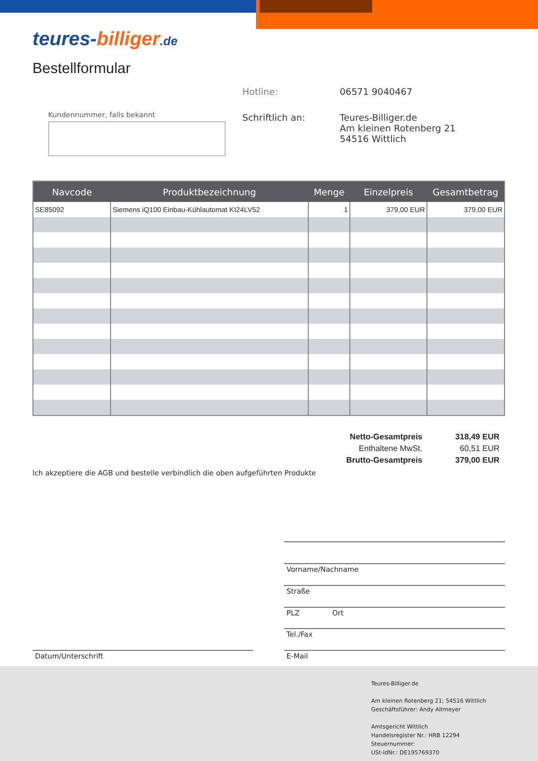teures-billiger.de
Bestellformular
Kundennummer, falls bekannt
Hotline: 06571 9040467
Schriftlich an: Teures-Billiger.de
Am kleinen Rotenberg 21
54516 Wittlich
| Navcode | Produktbezeichnung | Menge | Einzelpreis | Gesamtbetrag |
| --- | --- | --- | --- | --- |
| SE85092 | Siemens iQ100 Einbau-Kühlautomat KI24LV52 | 1 | 379,00 EUR | 379,00 EUR |
Netto-Gesamtpreis 318,49 EUR
Enthaltene MwSt. 60,51 EUR
Brutto-Gesamtpreis 379,00 EUR
Ich akzeptiere die AGB und bestelle verbindlich die oben aufgeführten Produkte
Vorname/Nachname
Straße
PLZ Ort
Tel./Fax
Datum/Unterschrift E-Mail
Teures-Billiger.de
Am kleinen Rotenberg 21; 54516 Wittlich
Geschäftsführer: Andy Altmeyer
Amtsgericht Wittlich
Handelsregister Nr.: HRB 12294
Steuernummer:
USt-IdNr.: DE195769370